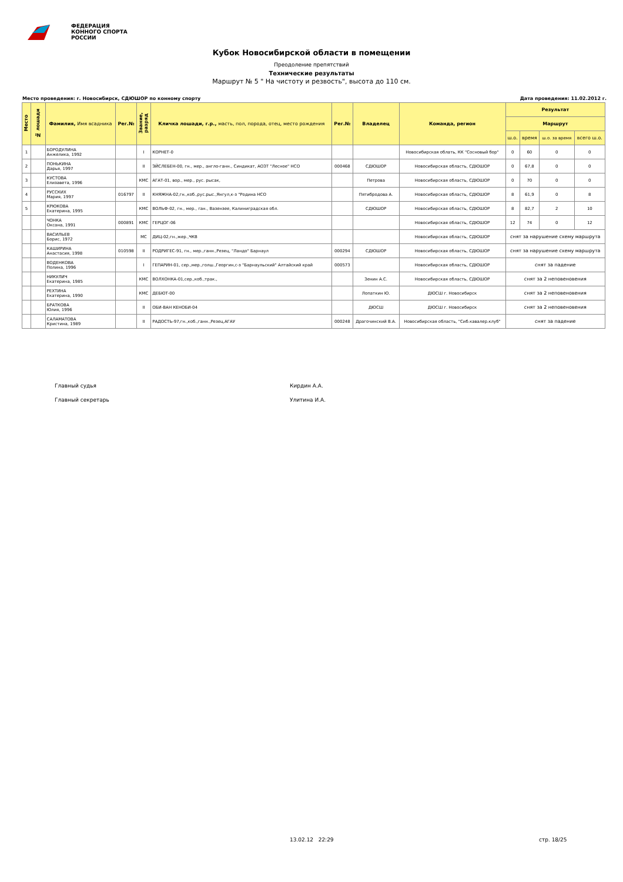ФЕДЕРАЦИЯ
КОННОГО СПОРТА
РОССИИ
Кубок Новосибирской области в помещении
Преодоление препятствий
Технические результаты
Маршрут № 5 " На чистоту и резвость", высота до 110 см.
Место проведения: г. Новосибирск, СДЮШОР по конному спорту Дата проведения: 11.02.2012 г.
| Место | № лошади | Фамилия, Имя всадника | Рег.№ | Звание, разряд | Кличка лошади, г.р., масть, пол, порода, отец, место рождения | Рег.№ | Владелец | Команда, регион | Результат | | | |
| --- | --- | --- | --- | --- | --- | --- | --- | --- | --- | --- | --- | --- |
| | | | | | | | | | Маршрут | | | |
| | | | | | | | | | ш.о. | время | ш.о. за время | всего ш.о. |
| 1 | | БОРОДУЛИНА Анжелика, 1992 | | I | КОРНЕТ-0 | | | Новосибирская облать, КК "Сосновый бор" | 0 | 60 | 0 | 0 |
| 2 | | ПОНЬКИНА Дарья, 1997 | | II | ЭЙСЛЕБЕН-00, гн., мер., англо-ганн., Синдикат, АОЗТ "Лесное" НСО | 000468 | СДЮШОР | Новосибирская область, СДЮШОР | 0 | 67,8 | 0 | 0 |
| 3 | | КУСТОВА Елизавета, 1996 | | КМС | АГАТ-01, вор., мер., рус. рысак, | | Петрова | Новосибирская область, СДЮШОР | 0 | 70 | 0 | 0 |
| 4 | | РУССКИХ Мария, 1997 | 016797 | II | КНЯЖНА-02,гн.,коб.,рус.рыс.,Янгул,к-з "Родина НСО | | Пятибродова А. | Новосибирская область, СДЮШОР | 8 | 61,9 | 0 | 8 |
| 5 | | КРЮКОВА Екатерина, 1995 | | КМС | ВОЛЬФ-02, гн., мер., ган., Вазензее, Калиниградская обл. | | СДЮШОР | Новосибирская область, СДЮШОР | 8 | 82,7 | 2 | 10 |
| | | ЧОНКА Оксана, 1991 | 000891 | КМС | ГЕРЦОГ-06 | | | Новосибирская область, СДЮШОР | 12 | 74 | 0 | 12 |
| | | ВАСИЛЬЕВ Борис, 1972 | | МС | ДИЦ-02,гн.,жер.,ЧКВ | | | Новосибирская область, СДЮШОР | снят за нарушение схему маршрута | | | |
| | | КАШИРИНА Анастасия, 1998 | 010598 | II | РОДРИГЕС-91, гн., мер.,ганн.,Резец, "Ландо" Барнаул | 000294 | СДЮШОР | Новосибирская область, СДЮШОР | снят за нарушение схему маршрута | | | |
| | | ВОДЕНКОВА Полина, 1996 | | I | ГЕПАРИН-01, сер.,мер.,голш.,Георгин,с-з "Барнаульский" Алтайский край | 000573 | | Новосибирская область, СДЮШОР | снят за падение | | | |
| | | НИКУЛИЧ Екатерина, 1985 | | КМС | ВОЛХОНКА-01,сер.,коб.,трак., | | Зенин А.С. | Новосибирская область, СДЮШОР | снят за 2 неповеновения | | | |
| | | РЕХТИНА Екатерина, 1990 | | КМС | ДЕБЮТ-00 | | Лопаткин Ю. | ДЮСШ г. Новосибирск | снят за 2 неповеновения | | | |
| | | БРАТКОВА Юлия, 1996 | | II | ОБИ-ВАН КЕНОБИ-04 | | ДЮСШ | ДЮСШ г. Новосибирск | снят за 2 неповеновения | | | |
| | | САЛАМАТОВА Кристина, 1989 | | II | РАДОСТЬ-97,гн.,коб.,ганн.,Резец,АГАУ | 000248 | Драгочинский В.А. | Новосибирская область, "Сиб.кавалер.клуб" | снят за падение | | | |
Главный судья Кирдин А.А.
Главный секретарь Улитина И.А.
13.02.12 22:29 стр. 18/25